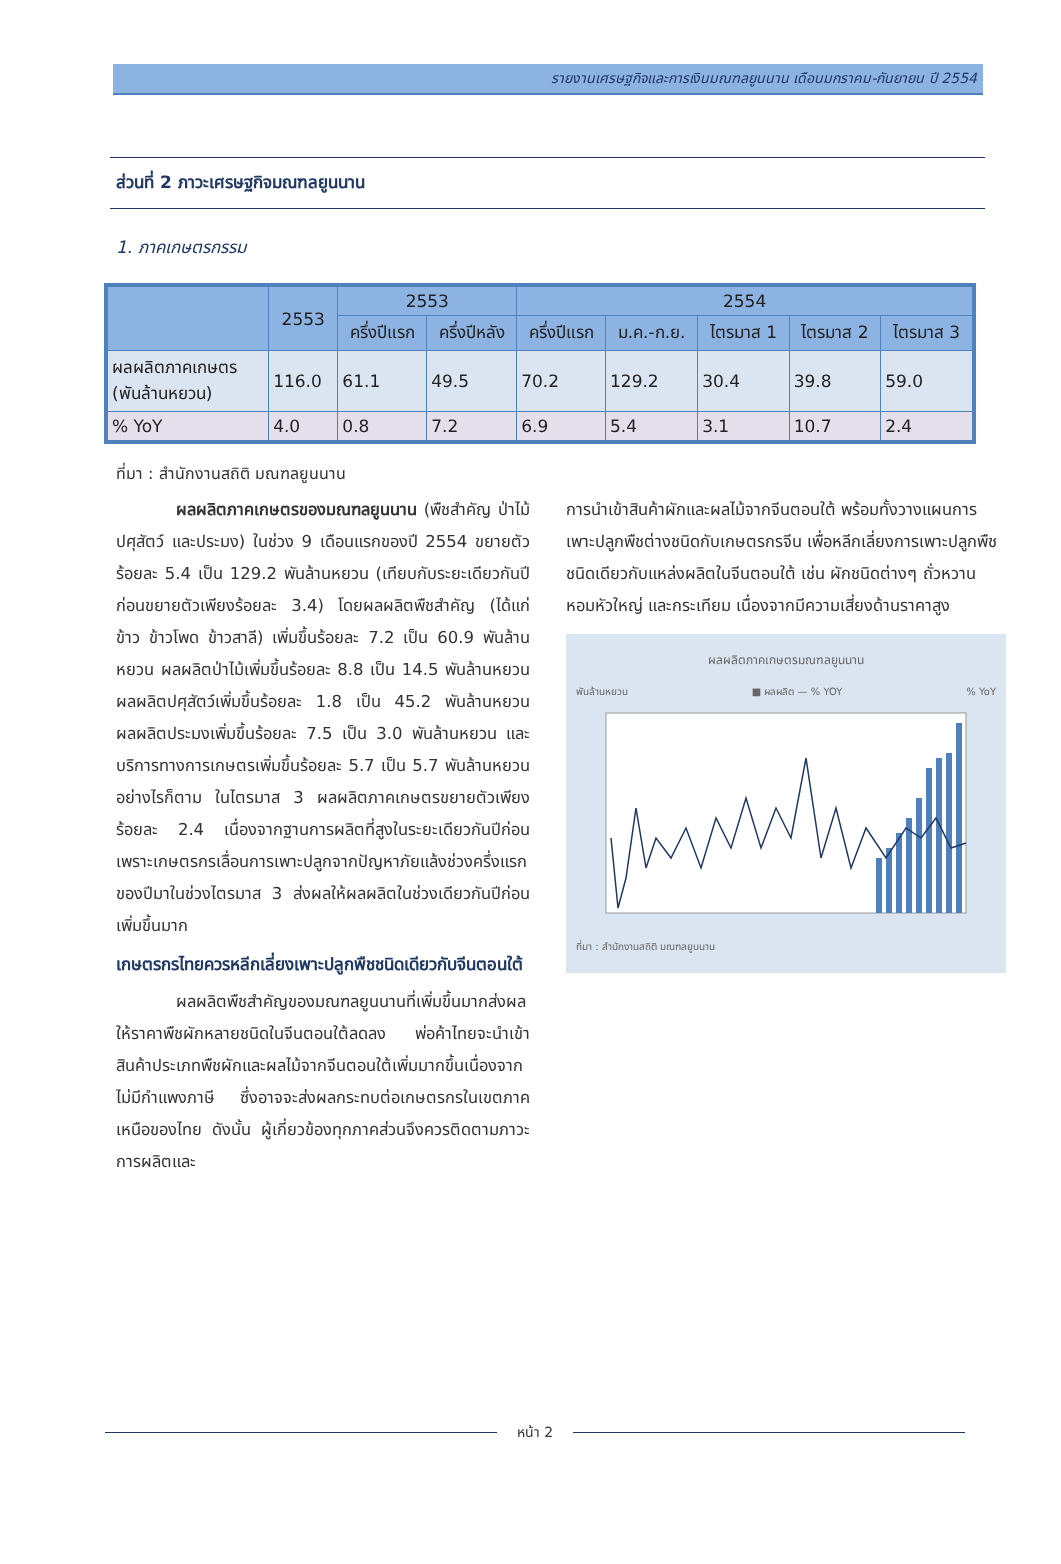รายงานเศรษฐกิจและการเงินมณฑลยูนนาน เดือนมกราคม-กันยายน ปี 2554
ส่วนที่ 2 ภาวะเศรษฐกิจมณฑลยูนนาน
1. ภาคเกษตรกรรม
| | 2553 | 2553 | | 2554 | | | | |
| --- | --- | --- | --- | --- | --- | --- | --- | --- |
| | | ครึ่งปีแรก | ครึ่งปีหลัง | ครึ่งปีแรก | ม.ค.-ก.ย. | ไตรมาส 1 | ไตรมาส 2 | ไตรมาส 3 |
| ผลผลิตภาคเกษตร (พันล้านหยวน) | 116.0 | 61.1 | 49.5 | 70.2 | 129.2 | 30.4 | 39.8 | 59.0 |
| % YoY | 4.0 | 0.8 | 7.2 | 6.9 | 5.4 | 3.1 | 10.7 | 2.4 |
ที่มา : สำนักงานสถิติ มณฑลยูนนาน
ผลผลิตภาคเกษตรของมณฑลยูนนาน (พืชสำคัญ ป่าไม้ ปศุสัตว์ และประมง) ในช่วง 9 เดือนแรกของปี 2554 ขยายตัวร้อยละ 5.4 เป็น 129.2 พันล้านหยวน (เทียบกับระยะเดียวกันปีก่อนขยายตัวเพียงร้อยละ 3.4) โดยผลผลิตพืชสำคัญ (ได้แก่ ข้าว ข้าวโพด ข้าวสาลี) เพิ่มขึ้นร้อยละ 7.2 เป็น 60.9 พันล้านหยวน ผลผลิตป่าไม้เพิ่มขึ้นร้อยละ 8.8 เป็น 14.5 พันล้านหยวน ผลผลิตปศุสัตว์เพิ่มขึ้นร้อยละ 1.8 เป็น 45.2 พันล้านหยวน ผลผลิตประมงเพิ่มขึ้นร้อยละ 7.5 เป็น 3.0 พันล้านหยวน และบริการทางการเกษตรเพิ่มขึ้นร้อยละ 5.7 เป็น 5.7 พันล้านหยวน อย่างไรก็ตาม ในไตรมาส 3 ผลผลิตภาคเกษตรขยายตัวเพียงร้อยละ 2.4 เนื่องจากฐานการผลิตที่สูงในระยะเดียวกันปีก่อน เพราะเกษตรกรเลื่อนการเพาะปลูกจากปัญหาภัยแล้งช่วงครึ่งแรกของปีมาในช่วงไตรมาส 3 ส่งผลให้ผลผลิตในช่วงเดียวกันปีก่อนเพิ่มขึ้นมาก
เกษตรกรไทยควรหลีกเลี่ยงเพาะปลูกพืชชนิดเดียวกับจีนตอนใต้
ผลผลิตพืชสำคัญของมณฑลยูนนานที่เพิ่มขึ้นมากส่งผลให้ราคาพืชผักหลายชนิดในจีนตอนใต้ลดลง พ่อค้าไทยจะนำเข้าสินค้าประเภทพืชผักและผลไม้จากจีนตอนใต้เพิ่มมากขึ้นเนื่องจากไม่มีกำแพงภาษี ซึ่งอาจจะส่งผลกระทบต่อเกษตรกรในเขตภาคเหนือของไทย ดังนั้น ผู้เกี่ยวข้องทุกภาคส่วนจึงควรติดตามภาวะการผลิตและ
การนำเข้าสินค้าผักและผลไม้จากจีนตอนใต้ พร้อมทั้งวางแผนการเพาะปลูกพืชต่างชนิดกับเกษตรกรจีน เพื่อหลีกเลี่ยงการเพาะปลูกพืชชนิดเดียวกับแหล่งผลิตในจีนตอนใต้ เช่น ผักชนิดต่างๆ ถั่วหวาน หอมหัวใหญ่ และกระเทียม เนื่องจากมีความเสี่ยงด้านราคาสูง
ผลผลิตภาคเกษตรมณฑลยูนนาน
พันล้านหยวน ■ ผลผลิต — % YOY% YoY
ที่มา : สำนักงานสถิติ มณฑลยูนนาน
หน้า 2